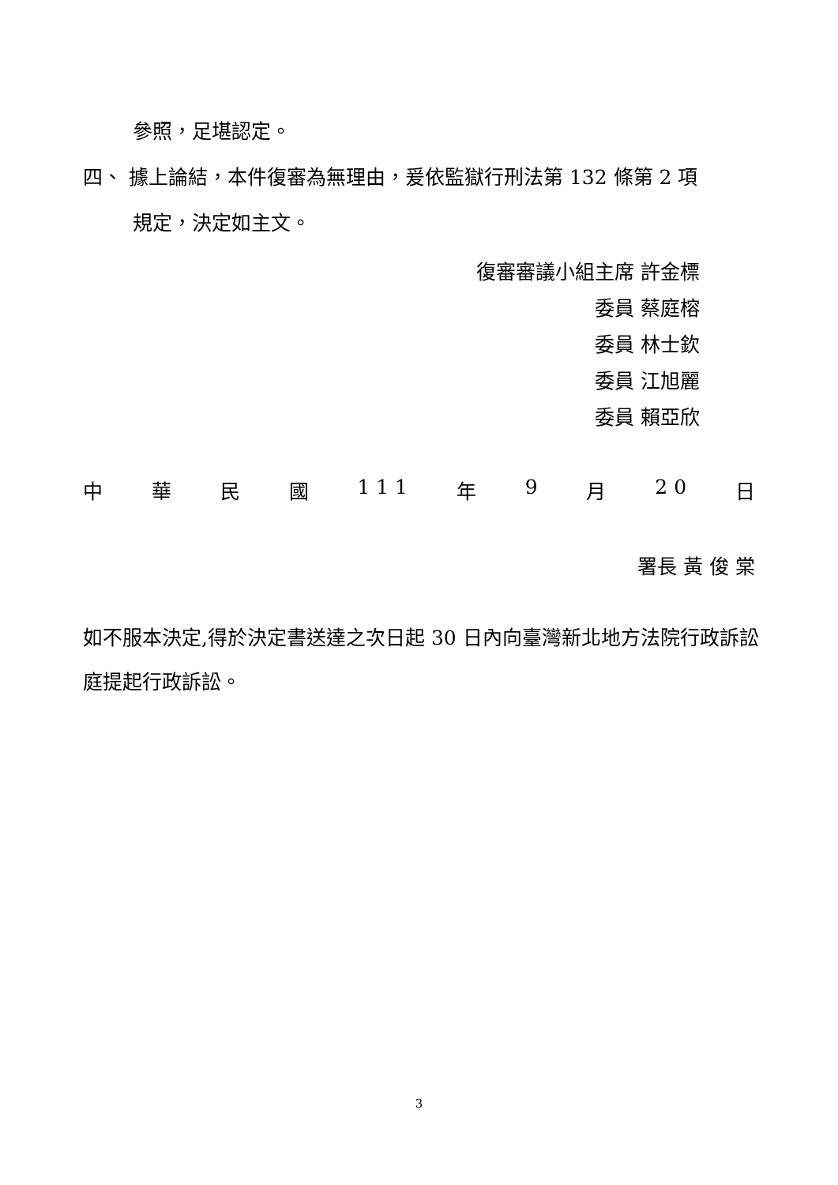參照，足堪認定。
四、 據上論結，本件復審為無理由，爰依監獄行刑法第 132 條第 2 項
規定，決定如主文。
復審審議小組主席 許金標
委員 蔡庭榕
委員 林士欽
委員 江旭麗
委員 賴亞欣
中 華 民 國 1 1 1 年 9 月 2 0 日
署長 黃 俊 棠
如不服本決定,得於決定書送達之次日起 30 日內向臺灣新北地方法院行政訴訟庭提起行政訴訟。
3